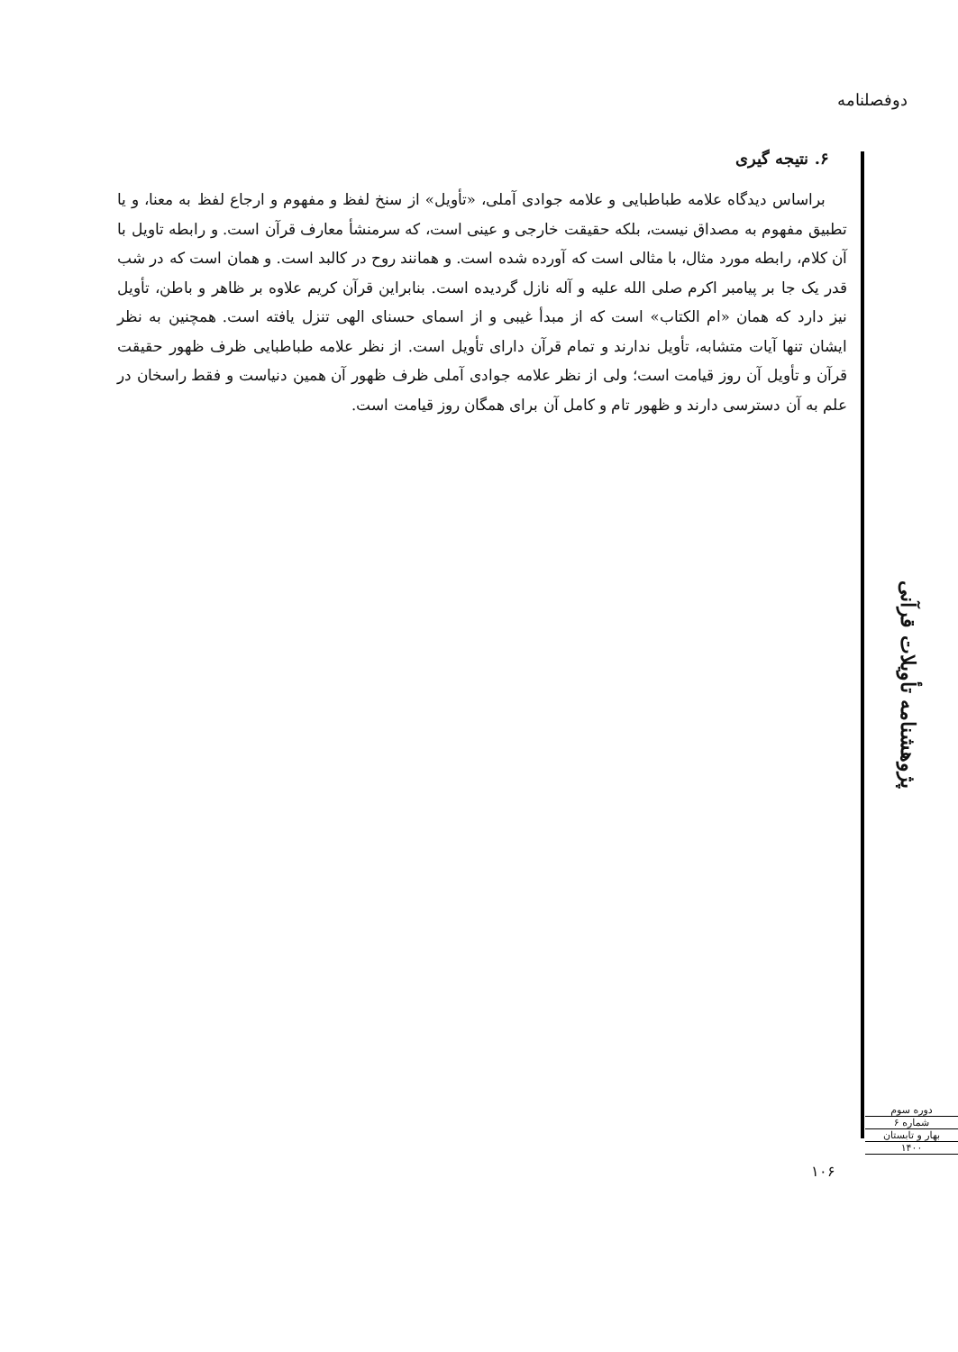دوفصلنامه
۶. نتیجه گیری
براساس دیدگاه علامه طباطبایی و علامه جوادی آملی، «تأویل» از سنخ لفظ و مفهوم و ارجاع لفظ به معنا، و یا تطبیق مفهوم به مصداق نیست، بلکه حقیقت خارجی و عینی است، که سرمنشأ معارف قرآن است. و رابطه تاویل با آن کلام، رابطه مورد مثال، با مثالی است که آورده شده است. و همانند روح در کالبد است. و همان است که در شب قدر یک جا بر پیامبر اکرم صلی الله علیه و آله نازل گردیده است. بنابراین قرآن کریم علاوه بر ظاهر و باطن، تأویل نیز دارد که همان «ام الکتاب» است که از مبدأ غیبی و از اسمای حسنای الهی تنزل یافته است. همچنین به نظر ایشان تنها آیات متشابه، تأویل ندارند و تمام قرآن دارای تأویل است. از نظر علامه طباطبایی ظرف ظهور حقیقت قرآن و تأویل آن روز قیامت است؛ ولی از نظر علامه جوادی آملی ظرف ظهور آن همین دنیاست و فقط راسخان در علم به آن دسترسی دارند و ظهور تام و کامل آن برای همگان روز قیامت است.
پژوهشنامه تأویلات قرآنی
دوره سوم
شماره ۶
بهار و تابستان
۱۴۰۰
۱۰۶